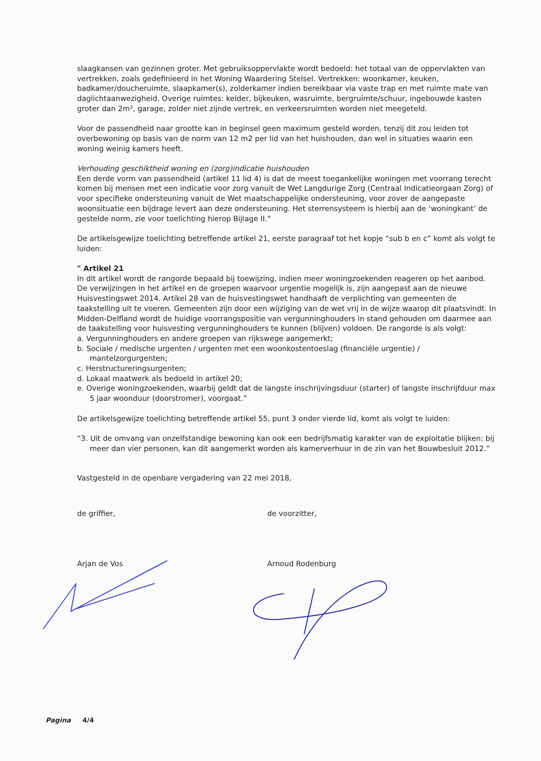slaagkansen van gezinnen groter. Met gebruiksoppervlakte wordt bedoeld: het totaal van de oppervlakten van vertrekken, zoals gedefinieerd in het Woning Waardering Stelsel. Vertrekken: woonkamer, keuken, badkamer/doucheruimte, slaapkamer(s), zolderkamer indien bereikbaar via vaste trap en met ruimte mate van daglichtaanwezigheid. Overige ruimtes: kelder, bijkeuken, wasruimte, bergruimte/schuur, ingebouwde kasten groter dan 2m², garage, zolder niet zijnde vertrek, en verkeersruimten worden niet meegeteld.
Voor de passendheid naar grootte kan in beginsel geen maximum gesteld worden, tenzij dit zou leiden tot overbewoning op basis van de norm van 12 m2 per lid van het huishouden, dan wel in situaties waarin een woning weinig kamers heeft.
Verhouding geschiktheid woning en (zorg)indicatie huishouden
Een derde vorm van passendheid (artikel 11 lid 4) is dat de meest toegankelijke woningen met voorrang terecht komen bij mensen met een indicatie voor zorg vanuit de Wet Langdurige Zorg (Centraal Indicatieorgaan Zorg) of voor specifieke ondersteuning vanuit de Wet maatschappelijke ondersteuning, voor zover de aangepaste woonsituatie een bijdrage levert aan deze ondersteuning. Het sterrensysteem is hierbij aan de ‘woningkant’ de gestelde norm, zie voor toelichting hierop Bijlage II.”
De artikelsgewijze toelichting betreffende artikel 21, eerste paragraaf tot het kopje “sub b en c” komt als volgt te luiden:
" Artikel 21
In dit artikel wordt de rangorde bepaald bij toewijzing, indien meer woningzoekenden reageren op het aanbod. De verwijzingen in het artikel en de groepen waarvoor urgentie mogelijk is, zijn aangepast aan de nieuwe Huisvestingswet 2014. Artikel 28 van de huisvestingswet handhaaft de verplichting van gemeenten de taakstelling uit te voeren. Gemeenten zijn door een wijziging van de wet vrij in de wijze waarop dit plaatsvindt. In Midden-Delfland wordt de huidige voorrangspositie van vergunninghouders in stand gehouden om daarmee aan de taakstelling voor huisvesting vergunninghouders te kunnen (blijven) voldoen. De rangorde is als volgt:
a. Vergunninghouders en andere groepen van rijkswege aangemerkt;
b. Sociale / medische urgenten / urgenten met een woonkostentoeslag (financiële urgentie) / mantelzorgurgenten;
c. Herstructureringsurgenten;
d. Lokaal maatwerk als bedoeld in artikel 20;
e. Overige woningzoekenden, waarbij geldt dat de langste inschrijvingsduur (starter) of langste inschrijfduur max 5 jaar woonduur (doorstromer), voorgaat.”
De artikelsgewijze toelichting betreffende artikel 55, punt 3 onder vierde lid, komt als volgt te luiden:
“3. Uit de omvang van onzelfstandige bewoning kan ook een bedrijfsmatig karakter van de exploitatie blijken: bij meer dan vier personen, kan dit aangemerkt worden als kamerverhuur in de zin van het Bouwbesluit 2012.”
Vastgesteld in de openbare vergadering van 22 mei 2018,
de griffier,
Arjan de Vos
de voorzitter,
Arnoud Rodenburg
Pagina 4/4